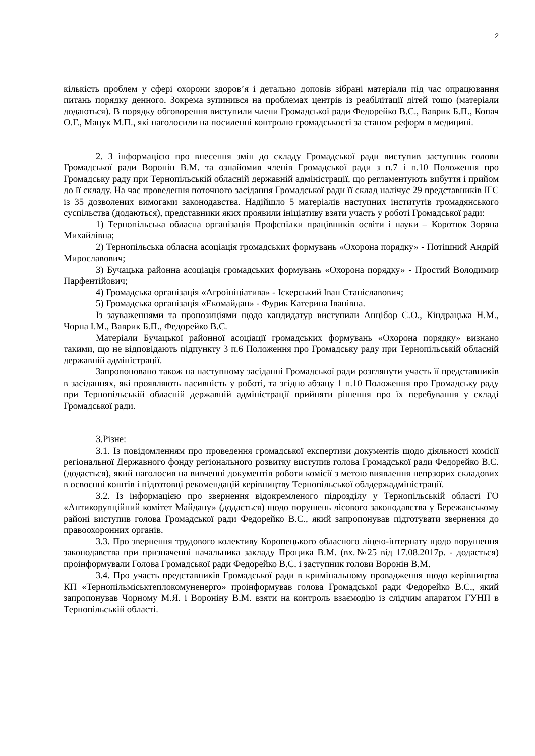2
кількість проблем у сфері охорони здоров’я і детально доповів зібрані матеріали під час опрацювання питань порядку денного. Зокрема зупинився на проблемах центрів із реабілітації дітей тощо (матеріали додаються). В порядку обговорення виступили члени Громадської ради Федорейко В.С., Ваврик Б.П., Копач О.Г., Мацук М.П., які наголосили на посиленні контролю громадськості за станом реформ в медицині.
2. З інформацією про внесення змін до складу Громадської ради виступив заступник голови Громадської ради Воронін В.М. та ознайомив членів Громадської ради з п.7 і п.10 Положення про Громадську раду при Тернопільській обласній державній адміністрації, що регламентують вибуття і прийом до її складу. На час проведення поточного засідання Громадської ради її склад налічує 29 представників ІГС із 35 дозволених вимогами законодавства. Надійшло 5 матеріалів наступних інститутів громадянського суспільства (додаються), представники яких проявили ініціативу взяти участь у роботі Громадської ради:
1) Тернопільська обласна організація Профспілки працівників освіти і науки – Коротюк Зоряна Михайлівна;
2) Тернопільська обласна асоціація громадських формувань «Охорона порядку» - Потішний Андрій Мирославович;
3) Бучацька районна асоціація громадських формувань «Охорона порядку» - Простий Володимир Парфентійович;
4) Громадська організація «Агроініціатива» - Іскерський Іван Станіславович;
5) Громадська організація «Екомайдан» - Фурик Катерина Іванівна.
Із зауваженнями та пропозиціями щодо кандидатур виступили Анцібор С.О., Кіндрацька Н.М., Чорна І.М., Ваврик Б.П., Федорейко В.С.
Матеріали Бучацької районної асоціації громадських формувань «Охорона порядку» визнано такими, що не відповідають підпункту 3 п.6 Положення про Громадську раду при Тернопільській обласній державній адміністрації.
Запропоновано також на наступному засіданні Громадської ради розглянути участь її представників в засіданнях, які проявляють пасивність у роботі, та згідно абзацу 1 п.10 Положення про Громадську раду при Тернопільській обласній державній адміністрації прийняти рішення про їх перебування у складі Громадської ради.
3.Різне:
3.1. Із повідомленням про проведення громадської експертизи документів щодо діяльності комісії регіональної Державного фонду регіонального розвитку виступив голова Громадської ради Федорейко В.С. (додається), який наголосив на вивченні документів роботи комісії з метою виявлення непрзорих складових в освоєнні коштів і підготовці рекомендацій керівництву Тернопільської облдержадміністрації.
3.2. Із інформацією про звернення відокремленого підрозділу у Тернопільській області ГО «Антикорупційний комітет Майдану» (додається) щодо порушень лісового законодавства у Бережанському районі виступив голова Громадської ради Федорейко В.С., який запропонував підготувати звернення до правоохоронних органів.
3.3. Про звернення трудового колективу Коропецького обласного ліцею-інтернату щодо порушення законодавства при призначенні начальника закладу Процика В.М. (вх.№25 від 17.08.2017р. - додається) проінформували Голова Громадської ради Федорейко В.С. і заступник голови Воронін В.М.
3.4. Про участь представників Громадської ради в кримінальному провадження щодо керівництва КП «Тернопільміськтеплокомуненерго» проінформував голова Громадської ради Федорейко В.С., який запропонував Чорному М.Я. і Вороніну В.М. взяти на контроль взаємодію із слідчим апаратом ГУНП в Тернопільській області.